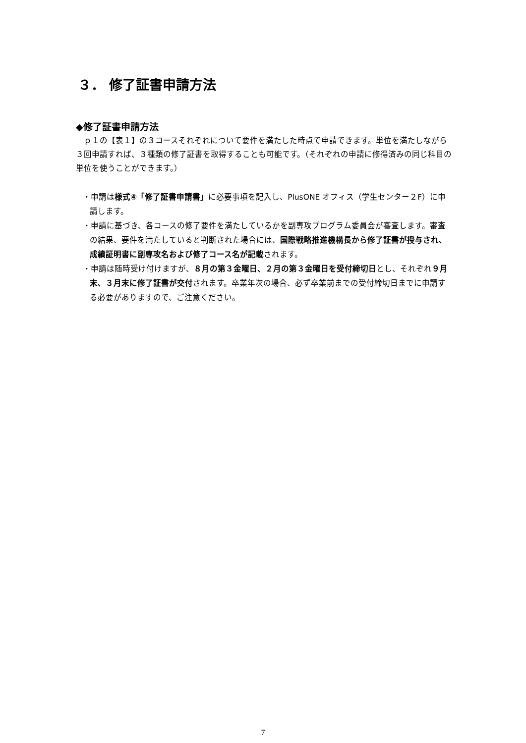３． 修了証書申請方法
◆修了証書申請方法
　ｐ１の【表１】の３コースそれぞれについて要件を満たした時点で申請できます。単位を満たしながら３回申請すれば、３種類の修了証書を取得することも可能です。（それぞれの申請に修得済みの同じ科目の単位を使うことができます。）
・申請は様式④「修了証書申請書」に必要事項を記入し、PlusONE オフィス（学生センター２F）に申請します。
・申請に基づき、各コースの修了要件を満たしているかを副専攻プログラム委員会が審査します。審査の結果、要件を満たしていると判断された場合には、国際戦略推進機構長から修了証書が授与され、成績証明書に副専攻名および修了コース名が記載されます。
・申請は随時受け付けますが、８月の第３金曜日、２月の第３金曜日を受付締切日とし、それぞれ９月末、３月末に修了証書が交付されます。卒業年次の場合、必ず卒業前までの受付締切日までに申請する必要がありますので、ご注意ください。
7